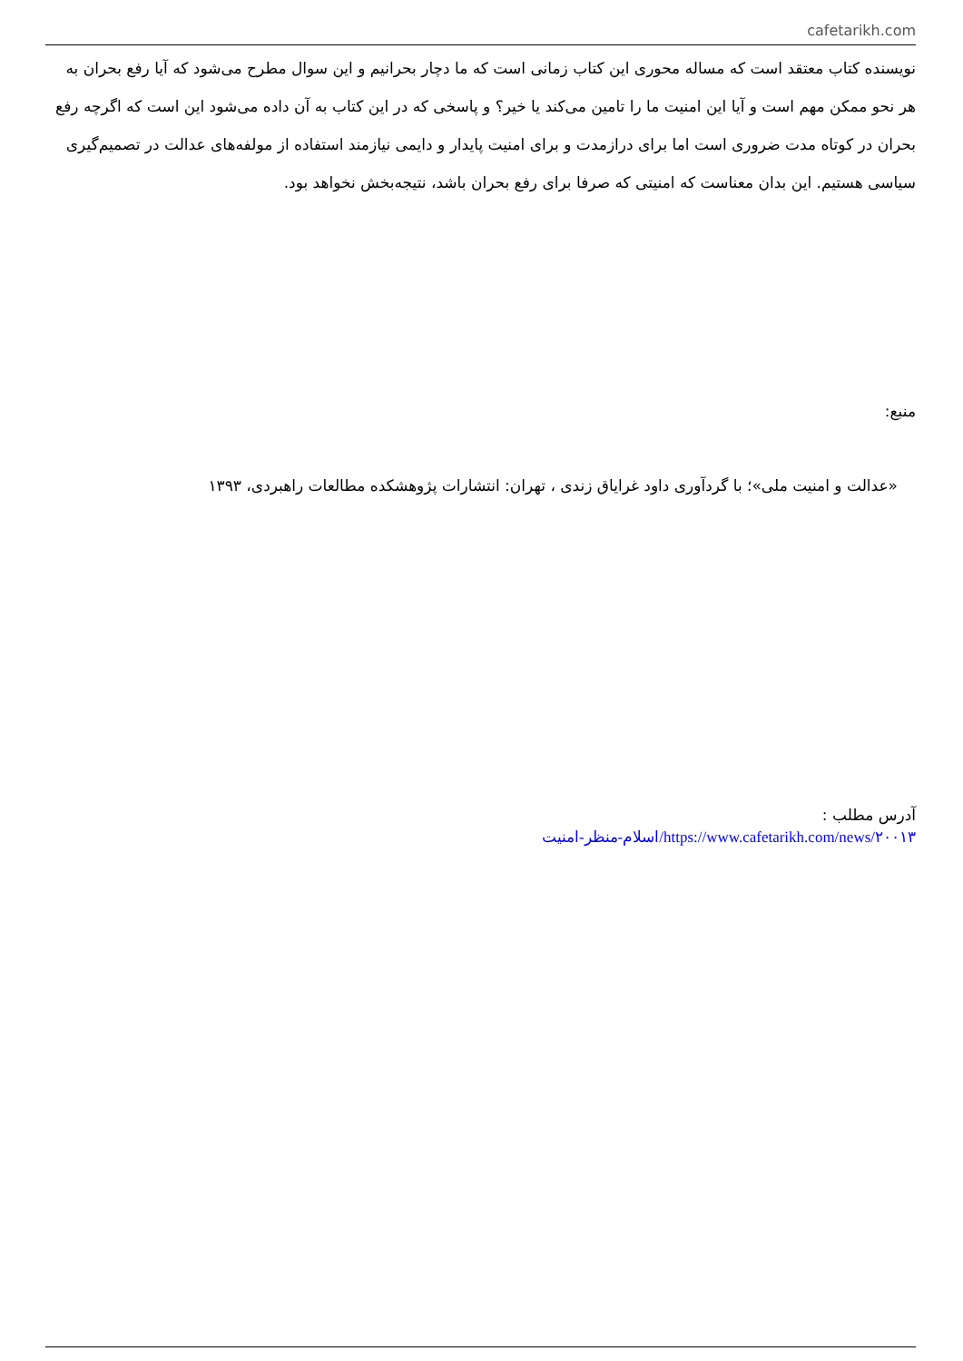cafetarikh.com
نویسنده کتاب معتقد است که مساله محوری این کتاب زمانی است که ما دچار بحرانیم و این سوال مطرح می‌شود که آیا رفع بحران به هر نحو ممکن مهم است و آیا این امنیت ما را تامین می‌کند یا خیر؟ و پاسخی که در این کتاب به آن داده می‌شود این است که اگرچه رفع بحران در کوتاه مدت ضروری است اما برای درازمدت و برای امنیت پایدار و دایمی نیازمند استفاده از مولفه‌های عدالت در تصمیم‌گیری سیاسی هستیم. این بدان معناست که امنیتی که صرفا برای رفع بحران باشد، نتیجه‌بخش نخواهد بود.
منبع:
«عدالت و امنیت ملی»؛ با گردآوری داود غرایاق زندی ، تهران: انتشارات پژوهشکده مطالعات راهبردی، ۱۳۹۳
آدرس مطلب :
https://www.cafetarikh.com/news/۲۰۰۱۳/اسلام-منظر-امنیت